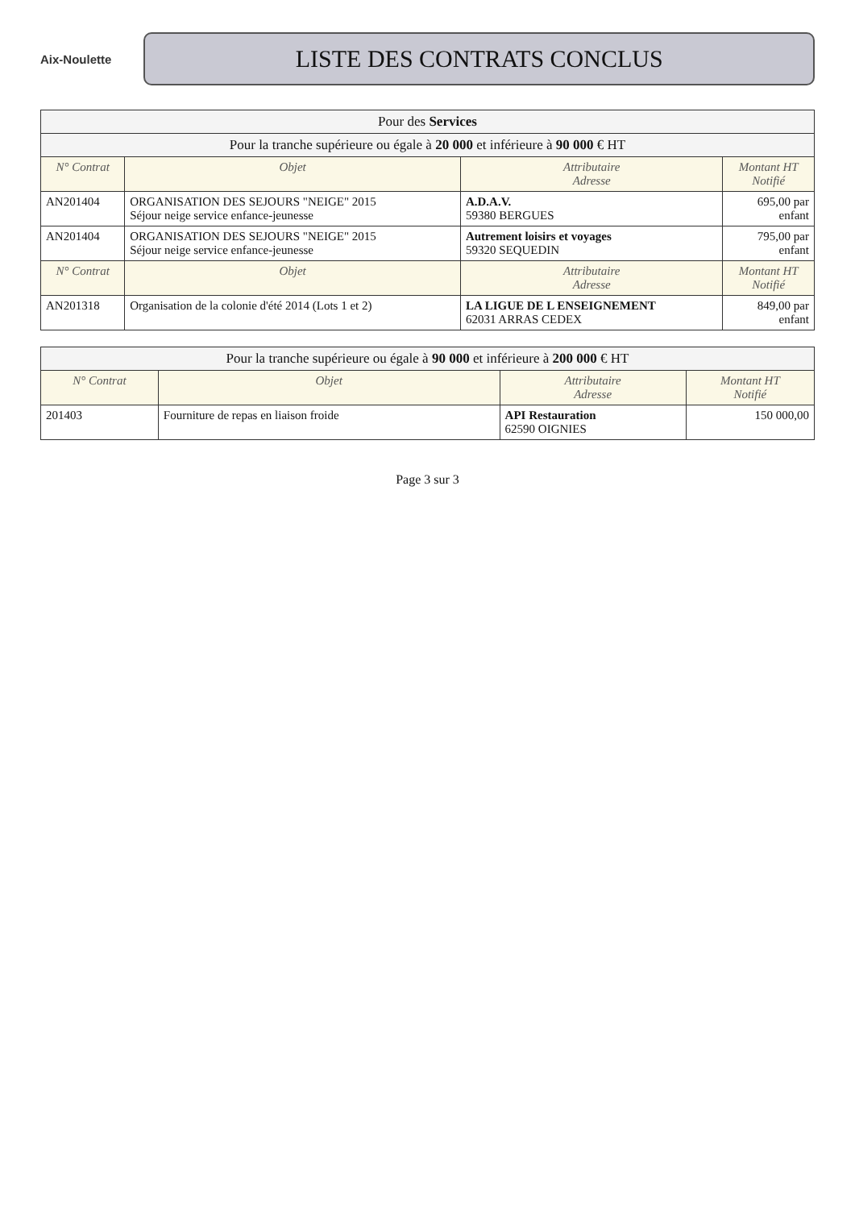Aix-Noulette
LISTE DES CONTRATS CONCLUS
| Pour des Services | | | |
| --- | --- | --- | --- |
| Pour la tranche supérieure ou égale à 20 000 et inférieure à 90 000 € HT | | | |
| N° Contrat | Objet | Attributaire Adresse | Montant HT Notifié |
| AN201404 | ORGANISATION DES SEJOURS "NEIGE" 2015 Séjour neige service enfance-jeunesse | A.D.A.V. 59380 BERGUES | 695,00 par enfant |
| AN201404 | ORGANISATION DES SEJOURS "NEIGE" 2015 Séjour neige service enfance-jeunesse | Autrement loisirs et voyages 59320 SEQUEDIN | 795,00 par enfant |
| N° Contrat | Objet | Attributaire Adresse | Montant HT Notifié |
| AN201318 | Organisation de la colonie d'été 2014 (Lots 1 et 2) | LA LIGUE DE L ENSEIGNEMENT 62031 ARRAS CEDEX | 849,00 par enfant |
| Pour la tranche supérieure ou égale à 90 000 et inférieure à 200 000 € HT | | | |
| --- | --- | --- | --- |
| N° Contrat | Objet | Attributaire Adresse | Montant HT Notifié |
| 201403 | Fourniture de repas en liaison froide | API Restauration 62590 OIGNIES | 150 000,00 |
Page 3 sur 3